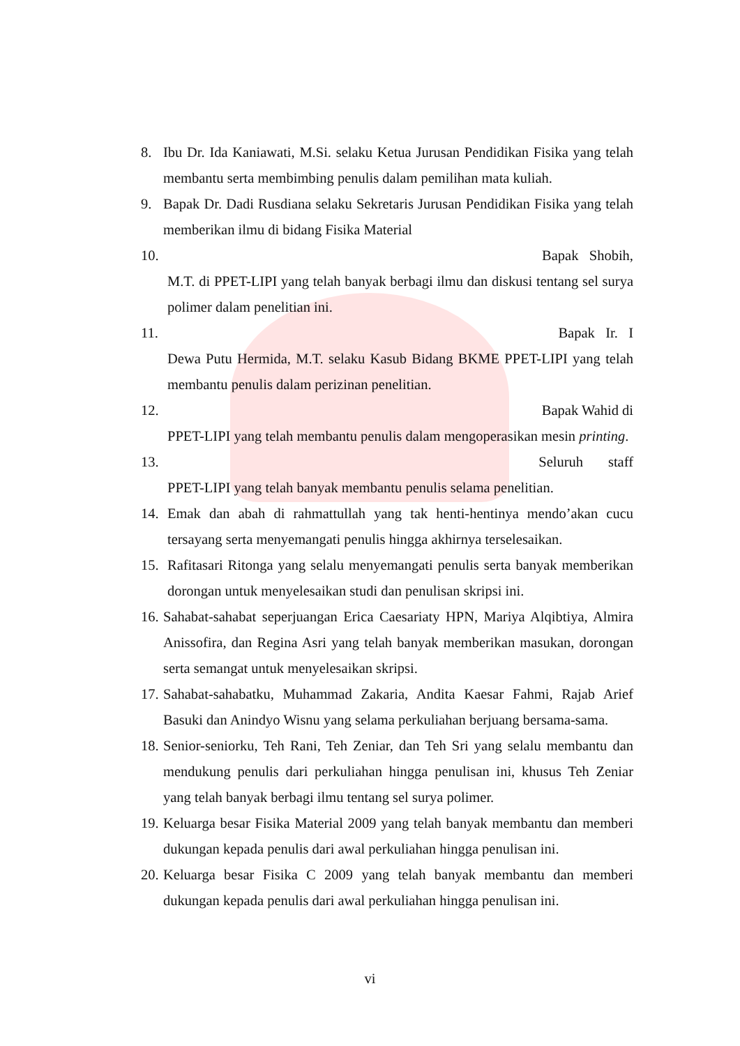8. Ibu Dr. Ida Kaniawati, M.Si. selaku Ketua Jurusan Pendidikan Fisika yang telah membantu serta membimbing penulis dalam pemilihan mata kuliah.
9. Bapak Dr. Dadi Rusdiana selaku Sekretaris Jurusan Pendidikan Fisika yang telah memberikan ilmu di bidang Fisika Material
10. Bapak Shobih,
M.T. di PPET-LIPI yang telah banyak berbagi ilmu dan diskusi tentang sel surya polimer dalam penelitian ini.
11. Bapak Ir. I
Dewa Putu Hermida, M.T. selaku Kasub Bidang BKME PPET-LIPI yang telah membantu penulis dalam perizinan penelitian.
12. Bapak Wahid di
PPET-LIPI yang telah membantu penulis dalam mengoperasikan mesin printing.
13. Seluruh staff
PPET-LIPI yang telah banyak membantu penulis selama penelitian.
14. Emak dan abah di rahmattullah yang tak henti-hentinya mendo’akan cucu tersayang serta menyemangati penulis hingga akhirnya terselesaikan.
15. Rafitasari Ritonga yang selalu menyemangati penulis serta banyak memberikan dorongan untuk menyelesaikan studi dan penulisan skripsi ini.
16. Sahabat-sahabat seperjuangan Erica Caesariaty HPN, Mariya Alqibtiya, Almira Anissofira, dan Regina Asri yang telah banyak memberikan masukan, dorongan serta semangat untuk menyelesaikan skripsi.
17. Sahabat-sahabatku, Muhammad Zakaria, Andita Kaesar Fahmi, Rajab Arief Basuki dan Anindyo Wisnu yang selama perkuliahan berjuang bersama-sama.
18. Senior-seniorku, Teh Rani, Teh Zeniar, dan Teh Sri yang selalu membantu dan mendukung penulis dari perkuliahan hingga penulisan ini, khusus Teh Zeniar yang telah banyak berbagi ilmu tentang sel surya polimer.
19. Keluarga besar Fisika Material 2009 yang telah banyak membantu dan memberi dukungan kepada penulis dari awal perkuliahan hingga penulisan ini.
20. Keluarga besar Fisika C 2009 yang telah banyak membantu dan memberi dukungan kepada penulis dari awal perkuliahan hingga penulisan ini.
vi